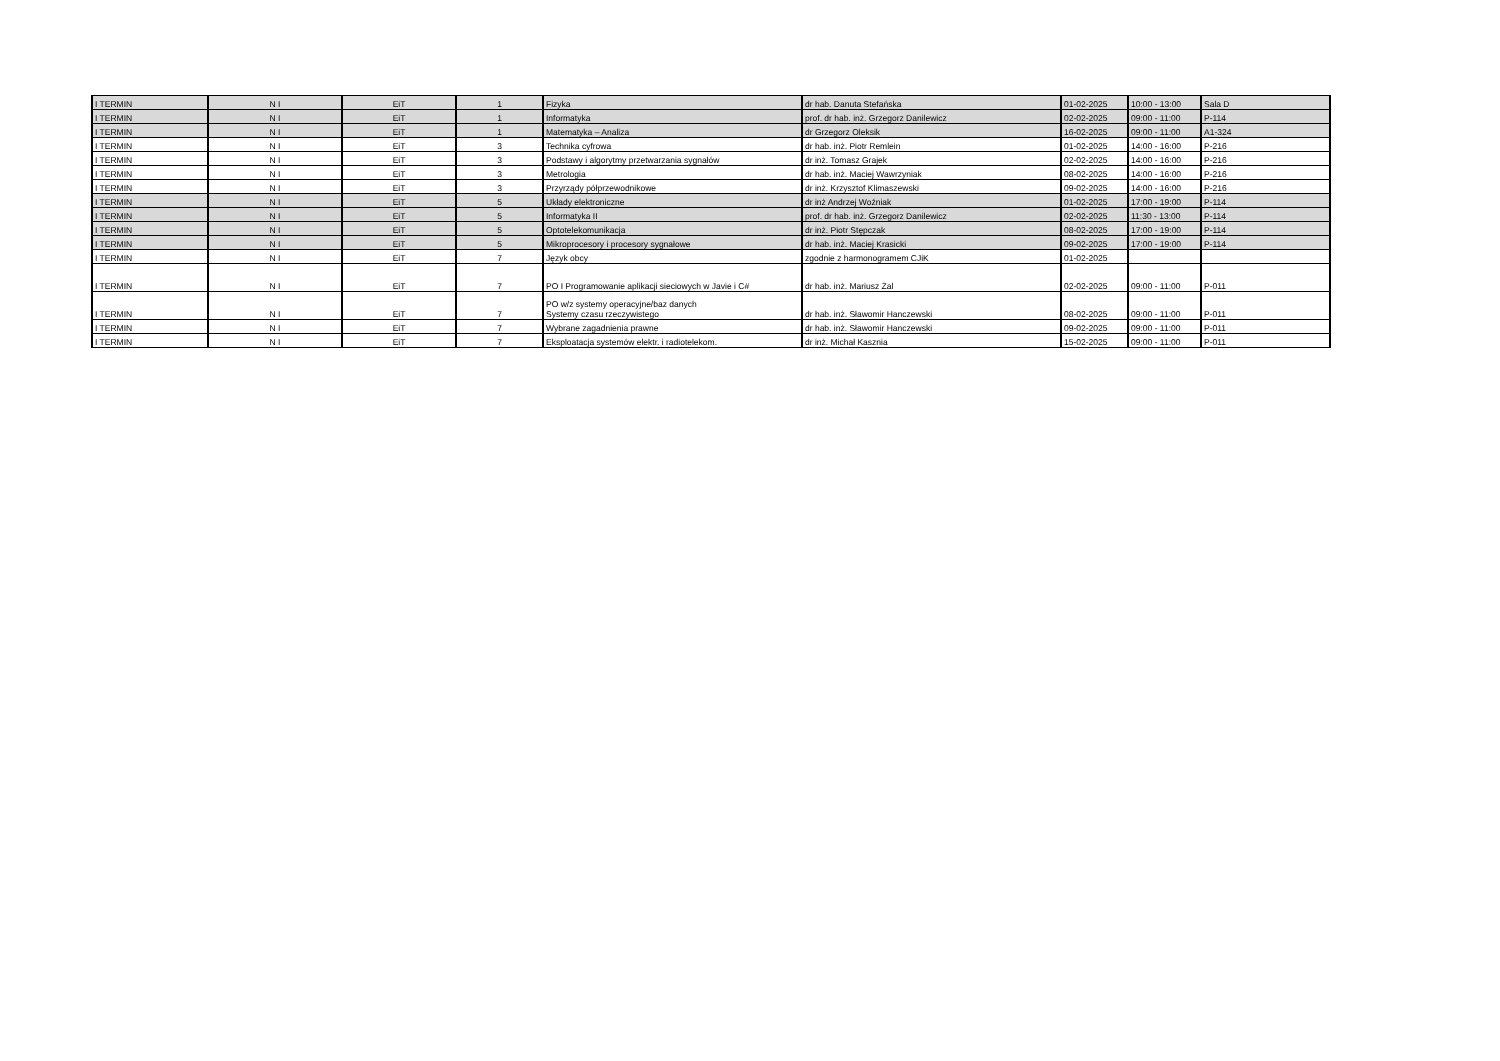| I TERMIN | N I | EiT | 1 | Fizyka | dr hab. Danuta Stefańska | 01-02-2025 | 10:00 - 13:00 | Sala D |
| I TERMIN | N I | EiT | 1 | Informatyka | prof. dr hab. inż. Grzegorz Danilewicz | 02-02-2025 | 09:00 - 11:00 | P-114 |
| I TERMIN | N I | EiT | 1 | Matematyka – Analiza | dr Grzegorz Oleksik | 16-02-2025 | 09:00 - 11:00 | A1-324 |
| I TERMIN | N I | EiT | 3 | Technika cyfrowa | dr hab. inż. Piotr Remlein | 01-02-2025 | 14:00 - 16:00 | P-216 |
| I TERMIN | N I | EiT | 3 | Podstawy i algorytmy przetwarzania sygnałów | dr inż. Tomasz Grajek | 02-02-2025 | 14:00 - 16:00 | P-216 |
| I TERMIN | N I | EiT | 3 | Metrologia | dr hab. inż. Maciej Wawrzyniak | 08-02-2025 | 14:00 - 16:00 | P-216 |
| I TERMIN | N I | EiT | 3 | Przyrządy półprzewodnikowe | dr inż. Krzysztof Klimaszewski | 09-02-2025 | 14:00 - 16:00 | P-216 |
| I TERMIN | N I | EiT | 5 | Układy elektroniczne | dr inż Andrzej Woźniak | 01-02-2025 | 17:00 - 19:00 | P-114 |
| I TERMIN | N I | EiT | 5 | Informatyka II | prof. dr hab. inż. Grzegorz Danilewicz | 02-02-2025 | 11:30 - 13:00 | P-114 |
| I TERMIN | N I | EiT | 5 | Optotelekomunikacja | dr inż. Piotr Stępczak | 08-02-2025 | 17:00 - 19:00 | P-114 |
| I TERMIN | N I | EiT | 5 | Mikroprocesory i procesory sygnałowe | dr hab. inż. Maciej Krasicki | 09-02-2025 | 17:00 - 19:00 | P-114 |
| I TERMIN | N I | EiT | 7 | Język obcy | zgodnie z harmonogramem CJiK | 01-02-2025 | | |
| I TERMIN | N I | EiT | 7 | PO I Programowanie aplikacji sieciowych w Javie i C# | dr hab. inż. Mariusz Żal | 02-02-2025 | 09:00 - 11:00 | P-011 |
| I TERMIN | N I | EiT | 7 | PO w/z systemy operacyjne/baz danych Systemy czasu rzeczywistego | dr hab. inż. Sławomir Hanczewski | 08-02-2025 | 09:00 - 11:00 | P-011 |
| I TERMIN | N I | EiT | 7 | Wybrane zagadnienia prawne | dr hab. inż. Sławomir Hanczewski | 09-02-2025 | 09:00 - 11:00 | P-011 |
| I TERMIN | N I | EiT | 7 | Eksploatacja systemów elektr. i radiotelekom. | dr inż. Michał Kasznia | 15-02-2025 | 09:00 - 11:00 | P-011 |